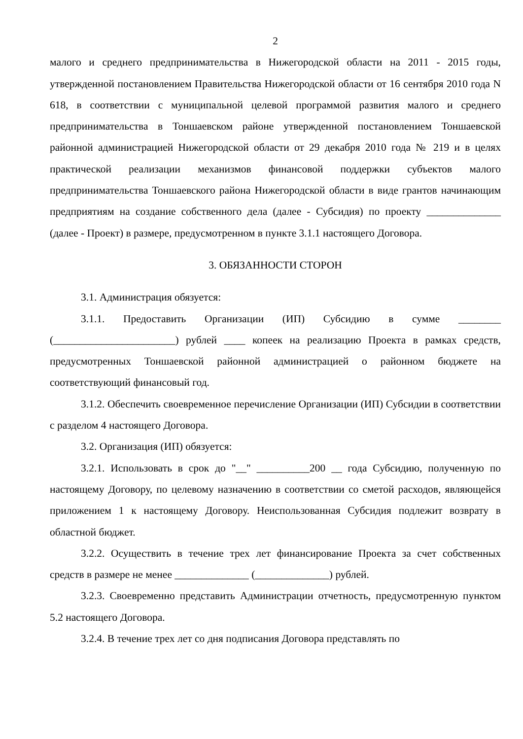2
малого и среднего предпринимательства в Нижегородской области на 2011 - 2015 годы, утвержденной постановлением Правительства Нижегородской области от 16 сентября 2010 года N 618, в соответствии с муниципальной целевой программой развития малого и среднего предпринимательства в Тоншаевском районе утвержденной постановлением Тоншаевской районной администрацией Нижегородской области от 29 декабря 2010 года № 219 и в целях практической реализации механизмов финансовой поддержки субъектов малого предпринимательства Тоншаевского района Нижегородской области в виде грантов начинающим предприятиям на создание собственного дела (далее - Субсидия) по проекту ______________ (далее - Проект) в размере, предусмотренном в пункте 3.1.1 настоящего Договора.
3. ОБЯЗАННОСТИ СТОРОН
3.1. Администрация обязуется:
3.1.1. Предоставить Организации (ИП) Субсидию в сумме ________ (_______________________) рублей ____ копеек на реализацию Проекта в рамках средств, предусмотренных Тоншаевской районной администрацией о районном бюджете на соответствующий финансовый год.
3.1.2. Обеспечить своевременное перечисление Организации (ИП) Субсидии в соответствии с разделом 4 настоящего Договора.
3.2. Организация (ИП) обязуется:
3.2.1. Использовать в срок до "__" __________200 __ года Субсидию, полученную по настоящему Договору, по целевому назначению в соответствии со сметой расходов, являющейся приложением 1 к настоящему Договору. Неиспользованная Субсидия подлежит возврату в областной бюджет.
3.2.2. Осуществить в течение трех лет финансирование Проекта за счет собственных средств в размере не менее ______________ (______________) рублей.
3.2.3. Своевременно представить Администрации отчетность, предусмотренную пунктом 5.2 настоящего Договора.
3.2.4. В течение трех лет со дня подписания Договора представлять по